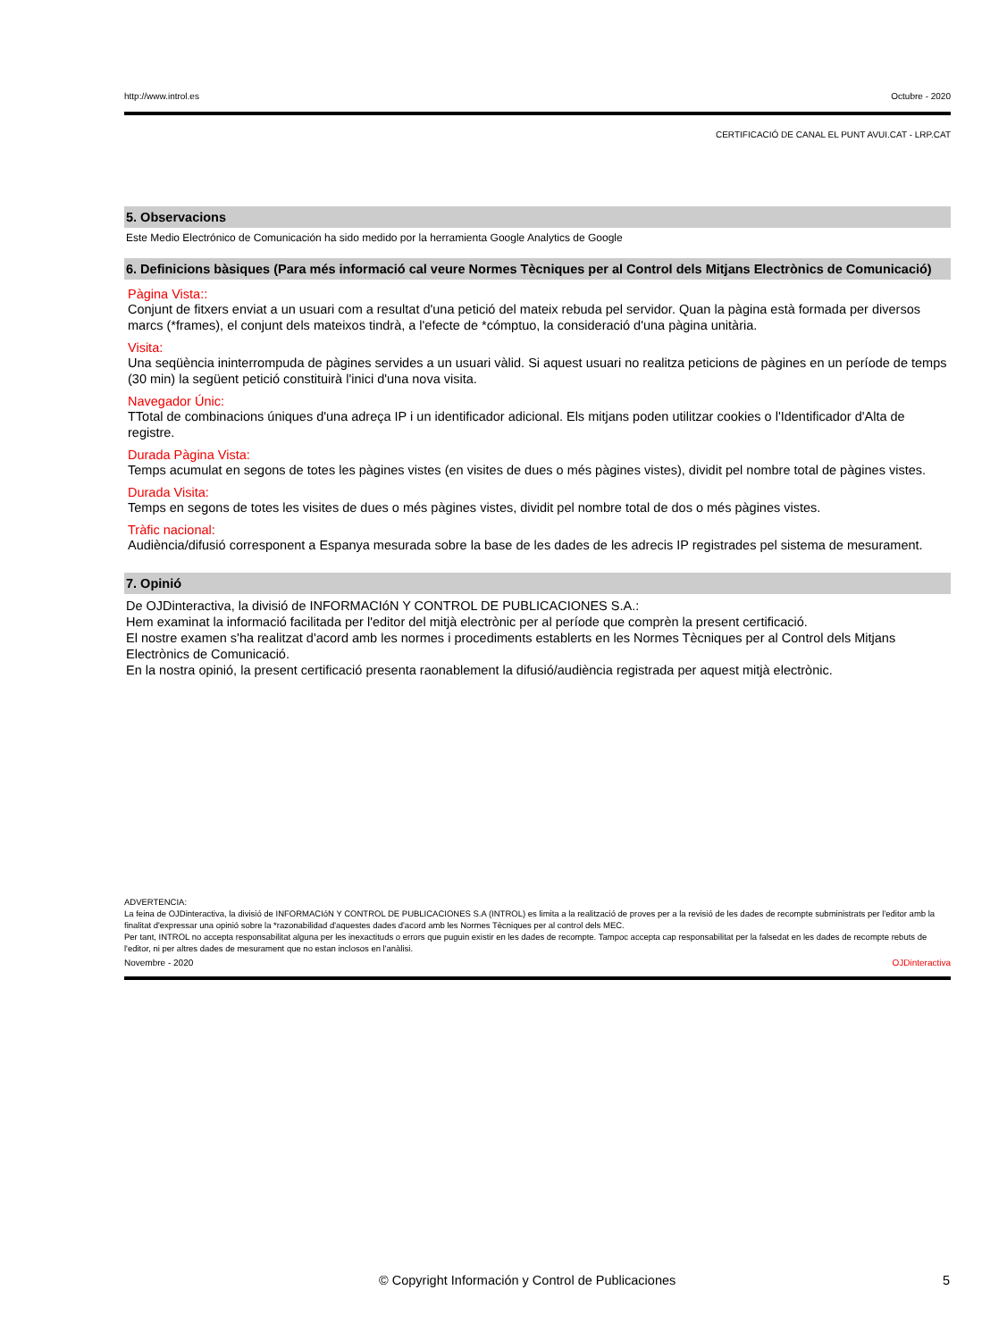http://www.introl.es Octubre - 2020
CERTIFICACIÓ DE CANAL EL PUNT AVUI.CAT - LRP.CAT
5. Observacions
Este Medio Electrónico de Comunicación ha sido medido por la herramienta Google Analytics de Google
6. Definicions bàsiques (Para més informació cal veure Normes Tècniques per al Control dels Mitjans Electrònics de Comunicació)
Pàgina Vista::
Conjunt de fitxers enviat a un usuari com a resultat d'una petició del mateix rebuda pel servidor. Quan la pàgina està formada per diversos marcs (*frames), el conjunt dels mateixos tindrà, a l'efecte de *cómptuo, la consideració d'una pàgina unitària.
Visita:
Una seqüència ininterrompuda de pàgines servides a un usuari vàlid. Si aquest usuari no realitza peticions de pàgines en un període de temps (30 min) la següent petició constituirà l'inici d'una nova visita.
Navegador Únic:
TTotal de combinacions úniques d'una adreça IP i un identificador adicional. Els mitjans poden utilitzar cookies o l'Identificador d'Alta de registre.
Durada Pàgina Vista:
Temps acumulat en segons de totes les pàgines vistes (en visites de dues o més pàgines vistes), dividit pel nombre total de pàgines vistes.
Durada Visita:
Temps en segons de totes les visites de dues o més pàgines vistes, dividit pel nombre total de dos o més pàgines vistes.
Tràfic nacional:
Audiència/difusió corresponent a Espanya mesurada sobre la base de les dades de les adrecis IP registrades pel sistema de mesurament.
7. Opinió
De OJDinteractiva, la divisió de INFORMACIóN Y CONTROL DE PUBLICACIONES S.A.:
Hem examinat la informació facilitada per l'editor del mitjà electrònic per al període que comprèn la present certificació.
El nostre examen s'ha realitzat d'acord amb les normes i procediments establerts en les Normes Tècniques per al Control dels Mitjans Electrònics de Comunicació.
En la nostra opinió, la present certificació presenta raonablement la difusió/audiència registrada per aquest mitjà electrònic.
ADVERTENCIA:
La feina de OJDinteractiva, la divisió de INFORMACIóN Y CONTROL DE PUBLICACIONES S.A (INTROL) es limita a la realització de proves per a la revisió de les dades de recompte subministrats per l'editor amb la finalitat d'expressar una opinió sobre la *razonabilidad d'aquestes dades d'acord amb les Normes Tècniques per al control dels MEC.
Per tant, INTROL no accepta responsabilitat alguna per les inexactituds o errors que puguin existir en les dades de recompte. Tampoc accepta cap responsabilitat per la falsedat en les dades de recompte rebuts de l'editor, ni per altres dades de mesurament que no estan inclosos en l'anàlisi.
Novembre - 2020 OJDinteractiva
© Copyright Información y Control de Publicaciones 5